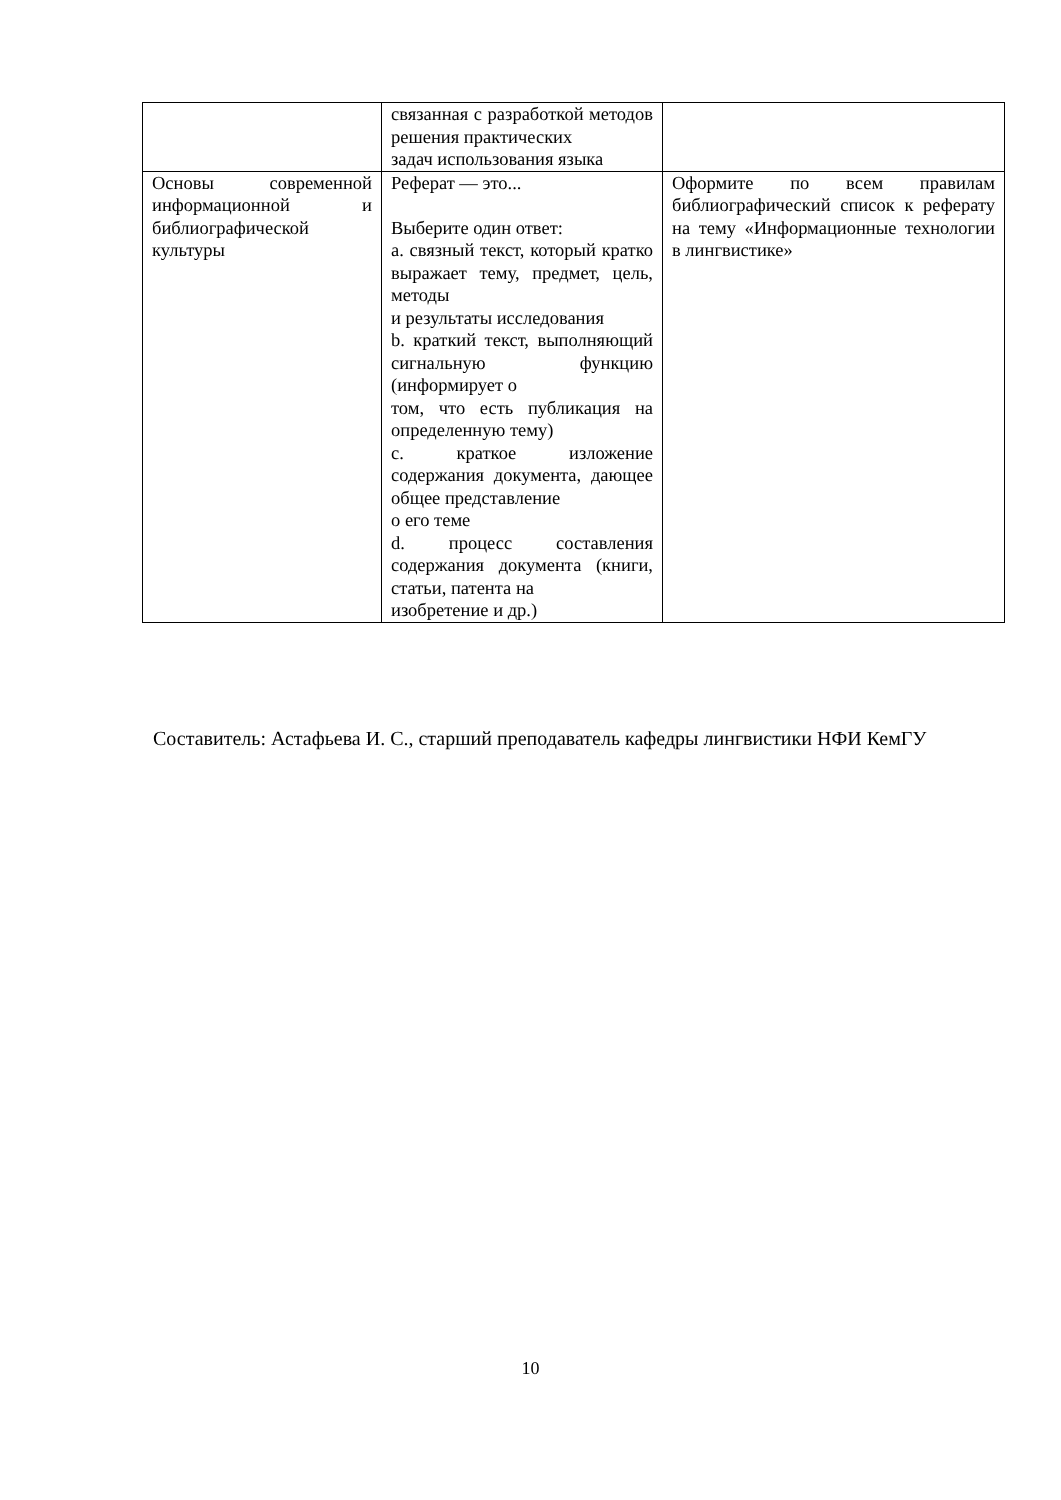| | связанная с разработкой методов решения практических задач использования языка | |
| Основы современной информационной и библиографической культуры | Реферат — это... Выберите один ответ: a. связный текст, который кратко выражает тему, предмет, цель, методы и результаты исследования b. краткий текст, выполняющий сигнальную функцию (информирует о том, что есть публикация на определенную тему) c. краткое изложение содержания документа, дающее общее представление о его теме d. процесс составления содержания документа (книги, статьи, патента на изобретение и др.) | Оформите по всем правилам библиографический список к реферату на тему «Информационные технологии в лингвистике» |
Составитель: Астафьева И. С., старший преподаватель кафедры лингвистики НФИ КемГУ
10